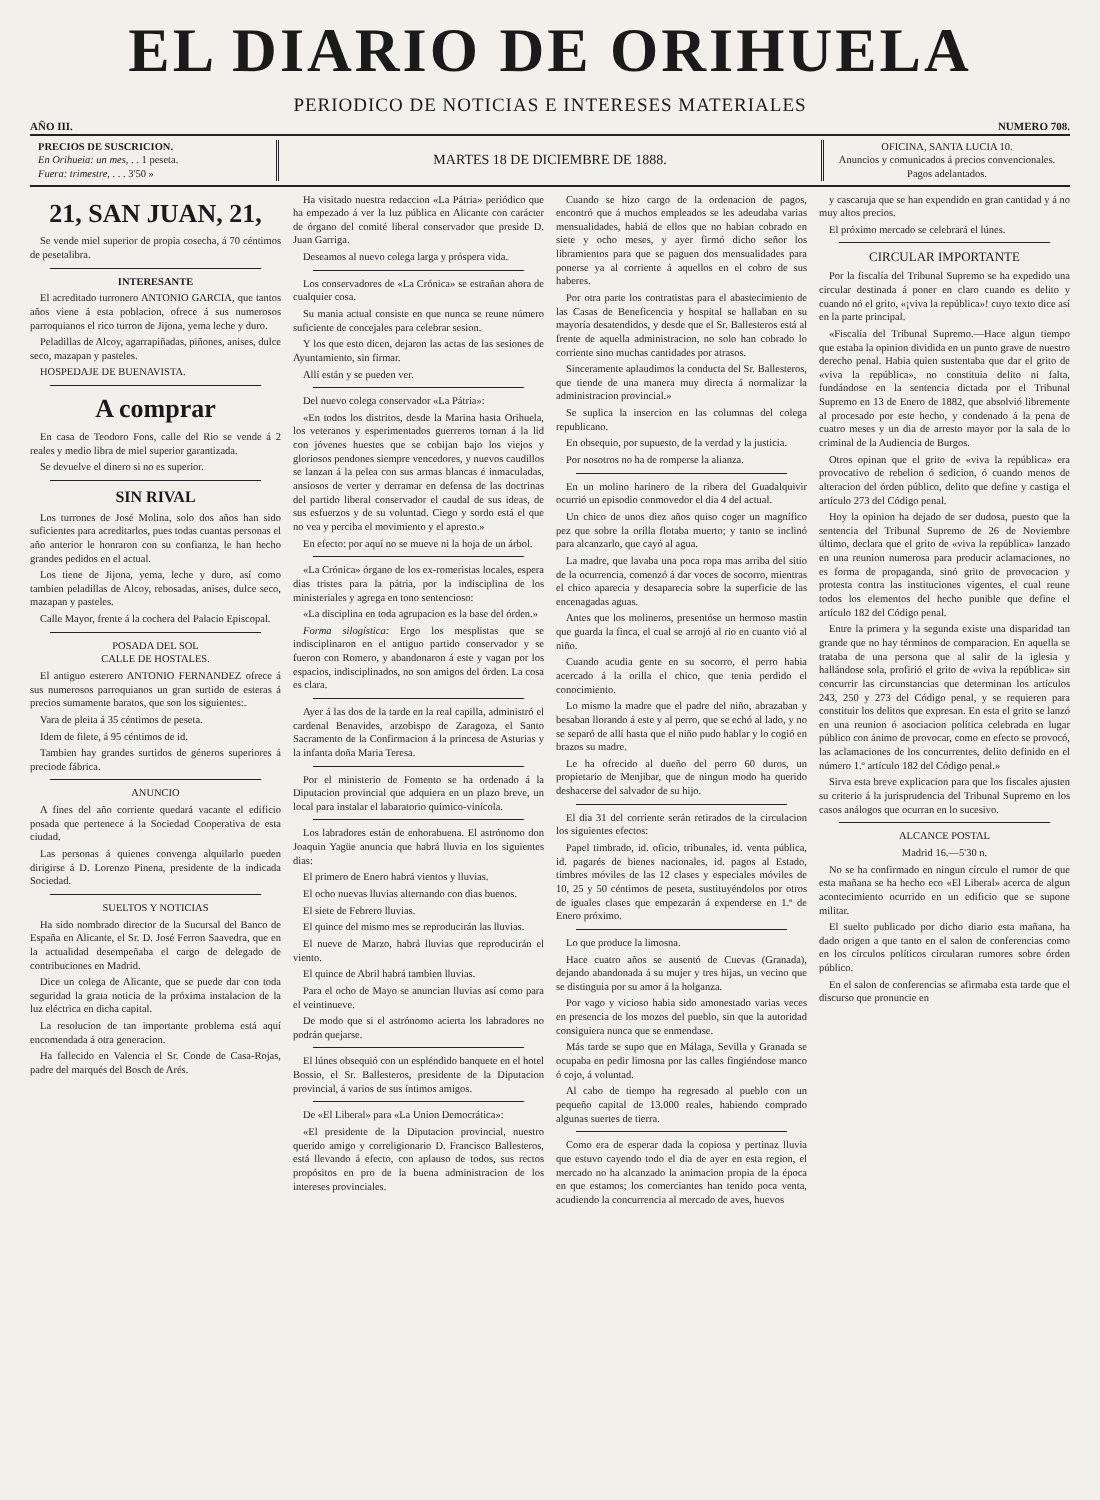EL DIARIO DE ORIHUELA
PERIODICO DE NOTICIAS E INTERESES MATERIALES
AÑO III. NUMERO 708.
PRECIOS DE SUSCRICION.
En Orihueia: un mes, . . 1 peseta.
Fuera: trimestre, . . . 3'50 »
MARTES 18 DE DICIEMBRE DE 1888.
OFICINA, SANTA LUCIA 10.
Anuncios y comunicados á precios convencionales. Pagos adelantados.
21, SAN JUAN, 21,
Se vende miel superior de propia cosecha, á 70 céntimos de pesetalibra.
INTERESANTE
El acreditado turronero ANTONIO GARCIA, que tantos años viene á esta poblacion, ofrece á sus numerosos parroquianos el rico turron de Jijona, yema leche y duro.
Peladillas de Alcoy, agarrapiñadas, piñones, anises, dulce seco, mazapan y pasteles.
HOSPEDAJE DE BUENAVISTA.
A comprar
En casa de Teodoro Fons, calle del Rio se vende á 2 reales y medio libra de miel superior garantizada.
Se devuelve el dinero si no es superior.
SIN RIVAL
Los turrones de José Molina, solo dos años han sido suficientes para acreditarlos, pues todas cuantas personas el año anterior le honraron con su confianza, le han hecho grandes pedidos en el actual.
Los tiene de Jijona, yema, leche y duro, así como tambien peladillas de Alcoy, rebosadas, anises, dulce seco, mazapan y pasteles.
Calle Mayor, frente á la cochera del Palacio Episcopal.
POSADA DEL SOL
CALLE DE HOSTALES.
El antiguo esterero ANTONIO FERNANDEZ ofrece á sus numerosos parroquianos un gran surtido de esteras á precios sumamente baratos, que son los siguientes:.
Vara de pleita á 35 céntimos de peseta.
Idem de filete, á 95 céntimos de id.
Tambien hay grandes surtidos de géneros superiores á preciode fábrica.
ANUNCIO
A fines del año corriente quedará vacante el edificio posada que pertenece á la Sociedad Cooperativa de esta ciudad.
Las personas á quienes convenga alquilarlo pueden dirigirse á D. Lorenzo Pinena, presidente de la indicada Sociedad.
SUELTOS Y NOTICIAS
Ha sido nombrado director de la Sucursal del Banco de España en Alicante, el Sr. D. José Ferron Saavedra, que en la actualidad desempeñaba el cargo de delegado de contribuciones en Madrid.
Dice un colega de Alicante, que se puede dar con toda seguridad la grata noticia de la próxima instalacion de la luz eléctrica en dicha capital.
La resolucion de tan importante problema está aquí encomendada á otra generacion.
Ha fallecido en Valencia el Sr. Conde de Casa-Rojas, padre del marqués del Bosch de Arés.
Ha visitado nuestra redaccion «La Pátria» periódico que ha empezado á ver la luz pública en Alicante con carácter de órgano del comité liberal conservador que preside D. Juan Garriga.
Deseamos al nuevo colega larga y próspera vida.
Los conservadores de «La Crónica» se estrañan ahora de cualquier cosa.
Su mania actual consiste en que nunca se reune número suficiente de concejales para celebrar sesion.
Y los que esto dicen, dejaron las actas de las sesiones de Ayuntamiento, sin firmar.
Allí están y se pueden ver.
Del nuevo colega conservador «La Pátria»:
«En todos los distritos, desde la Marina hasta Orihuela, los veteranos y esperimentados guerreros tornan á la lid con jóvenes huestes que se cobijan bajo los viejos y gloriosos pendones siempre vencedores, y nuevos caudillos se lanzan á la pelea con sus armas blancas é inmaculadas, ansiosos de verter y derramar en defensa de las doctrinas del partido liberal conservador el caudal de sus ideas, de sus esfuerzos y de su voluntad. Ciego y sordo está el que no vea y perciba el movimiento y el apresto.»
En efecto: por aquí no se mueve ni la hoja de un árbol.
«La Crónica» órgano de los ex-romeristas locales, espera dias tristes para la pátria, por la indisciplina de los ministeriales y agrega en tono sentencioso:
«La disciplina en toda agrupacion es la base del órden.»
Forma silogística: Ergo los mesplistas que se indisciplinaron en el antiguo partido conservador y se fueron con Romero, y abandonaron á este y vagan por los espacios, indisciplinados, no son amigos del órden. La cosa es clara.
Ayer á las dos de la tarde en la real capilla, administró el cardenal Benavides, arzobispo de Zaragoza, el Santo Sacramento de la Confirmacion á la princesa de Asturias y la infanta doña Maria Teresa.
Por el ministerio de Fomento se ha ordenado á la Diputacion provincial que adquiera en un plazo breve, un local para instalar el labaratorio químico-vinícola.
Los labradores están de enhorabuena. El astrónomo don Joaquin Yagüe anuncia que habrá lluvia en los siguientes dias:
El primero de Enero habrá vientos y lluvias.
El ocho nuevas lluvias alternando con dias buenos.
El siete de Febrero lluvias.
El quince del mismo mes se reproducirán las lluvias.
El nueve de Marzo, habrá lluvias que reproducirán el viento.
El quince de Abril habrá tambien lluvias.
Para el ocho de Mayo se anuncian lluvias así como para el veintinueve.
De modo que si el astrónomo acierta los labradores no podrán quejarse.
El lúnes obsequió con un espléndido banquete en el hotel Bossio, el Sr. Ballesteros, presidente de la Diputacion provincial, á varios de sus íntimos amigos.
De «El Liberal» para «La Union Democrática»:
«El presidente de la Diputacion provincial, nuestro querido amigo y correligionario D. Francisco Ballesteros, está llevando á efecto, con aplauso de todos, sus rectos propósitos en pro de la buena administracion de los intereses provinciales.
Cuando se hizo cargo de la ordenacion de pagos, encontró que á muchos empleados se les adeudaba varias mensualidades, habiá de ellos que no habian cobrado en siete y ocho meses, y ayer firmó dicho señor los libramientos para que se paguen dos mensualidades para ponerse ya al corriente á aquellos en el cobro de sus haberes.
Por otra parte los contratistas para el abastecimiento de las Casas de Beneficencia y hospital se hallaban en su mayoría desatendidos, y desde que el Sr. Ballesteros está al frente de aquella administracion, no solo han cobrado lo corriente sino muchas cantidades por atrasos.
Sinceramente aplaudimos la conducta del Sr. Ballesteros, que tiende de una manera muy directa á normalizar la administracion provincial.»
Se suplica la insercion en las columnas del colega republicano.
En obsequio, por supuesto, de la verdad y la justicia.
Por nosotros no ha de romperse la alianza.
En un molino harinero de la ribera del Guadalquivir ocurrió un episodio conmovedor el dia 4 del actual.
Un chico de unos diez años quiso coger un magnífico pez que sobre la orilla flotaba muerto; y tanto se inclinó para alcanzarlo, que cayó al agua.
La madre, que lavaba una poca ropa mas arriba del sitio de la ocurrencia, comenzó á dar voces de socorro, mientras el chico aparecia y desaparecia sobre la superficie de las encenagadas aguas.
Antes que los molineros, presentóse un hermoso mastin que guarda la finca, el cual se arrojó al rio en cuanto vió al niño.
Cuando acudia gente en su socorro, el perro habia acercado á la orilla el chico, que tenia perdido el conocimiento.
Lo mismo la madre que el padre del niño, abrazaban y besaban llorando á este y al perro, que se echó al lado, y no se separó de allí hasta que el niño pudo hablar y lo cogió en brazos su madre.
Le ha ofrecido al dueño del perro 60 duros, un propietario de Menjibar, que de ningun modo ha querido deshacerse del salvador de su hijo.
El dia 31 del corriente serán retirados de la circulacion los siguientes efectos:
Papel timbrado, id. oficio, tribunales, id. venta pública, id. pagarés de bienes nacionales, id. pagos al Estado, timbres móviles de las 12 clases y especiales móviles de 10, 25 y 50 céntimos de peseta, sustituyéndolos por otros de iguales clases que empezarán á expenderse en 1.º de Enero próximo.
Lo que produce la limosna.
Hace cuatro años se ausentó de Cuevas (Granada), dejando abandonada á su mujer y tres hijas, un vecino que se distinguia por su amor á la holganza.
Por vago y vicioso habia sido amonestado varias veces en presencia de los mozos del pueblo, sin que la autoridad consiguiera nunca que se enmendase.
Más tarde se supo que en Málaga, Sevilla y Granada se ocupaba en pedir limosna por las calles fingiéndose manco ó cojo, á voluntad.
Al cabo de tiempo ha regresado al pueblo con un pequeño capital de 13.000 reales, habiendo comprado algunas suertes de tierra.
Como era de esperar dada la copiosa y pertinaz lluvia que estuvo cayendo todo el dia de ayer en esta region, el mercado no ha alcanzado la animacion propia de la época en que estamos; los comerciantes han tenido poca venta, acudiendo la concurrencia al mercado de aves, huevos
y cascaruja que se han expendido en gran cantidad y á no muy altos precios.
El próximo mercado se celebrará el lúnes.
CIRCULAR IMPORTANTE
Por la fiscalía del Tribunal Supremo se ha expedido una circular destinada á poner en claro cuando es delito y cuando nó el grito, «¡viva la república»! cuyo texto dice así en la parte principal.
«Fiscalía del Tribunal Supremo.—Hace algun tiempo que estaba la opinion dividida en un punto grave de nuestro derecho penal. Habia quien sustentaba que dar el grito de «viva la república», no constituia delito ni falta, fundándose en la sentencia dictada por el Tribunal Supremo en 13 de Enero de 1882, que absolvió libremente al procesado por este hecho, y condenado á la pena de cuatro meses y un dia de arresto mayor por la sala de lo criminal de la Audiencia de Burgos.
Otros opinan que el grito de «viva la república» era provocativo de rebelion ó sedicion, ó cuando menos de alteracion del órden público, delito que define y castiga el artículo 273 del Código penal.
Hoy la opinion ha dejado de ser dudosa, puesto que la sentencia del Tribunal Supremo de 26 de Noviembre último, declara que el grito de «viva la república» lanzado en una reunion numerosa para producir aclamaciones, no es forma de propaganda, sinó grito de provocacion y protesta contra las instituciones vigentes, el cual reune todos los elementos del hecho punible que define el artículo 182 del Código penal.
Entre la primera y la segunda existe una disparidad tan grande que no hay términos de comparacion. En aquella se trataba de una persona que al salir de la iglesia y hallándose sola, profirió el grito de «viva la república» sin concurrir las circunstancias que determinan los artículos 243, 250 y 273 del Código penal, y se requieren para constituir los delitos que expresan. En esta el grito se lanzó en una reunion ó asociacion política celebrada en lugar público con ánimo de provocar, como en efecto se provocó, las aclamaciones de los concurrentes, delito definido en el número 1.º artículo 182 del Código penal.»
Sirva esta breve explicacion para que los fiscales ajusten su criterio á la jurisprudencia del Tribunal Supremo en los casos análogos que ocurran en lo sucesivo.
ALCANCE POSTAL
Madrid 16.—5'30 n.
No se ha confirmado en ningun círculo el rumor de que esta mañana se ha hecho eco «El Liberal» acerca de algun acontecimiento ocurrido en un edificio que se supone militar.
El suelto publicado por dicho diario esta mañana, ha dado origen a que tanto en el salon de conferencias como en los círculos políticos circularan rumores sobre órden público.
En el salon de conferencias se afirmaba esta tarde que el discurso que pronuncie en